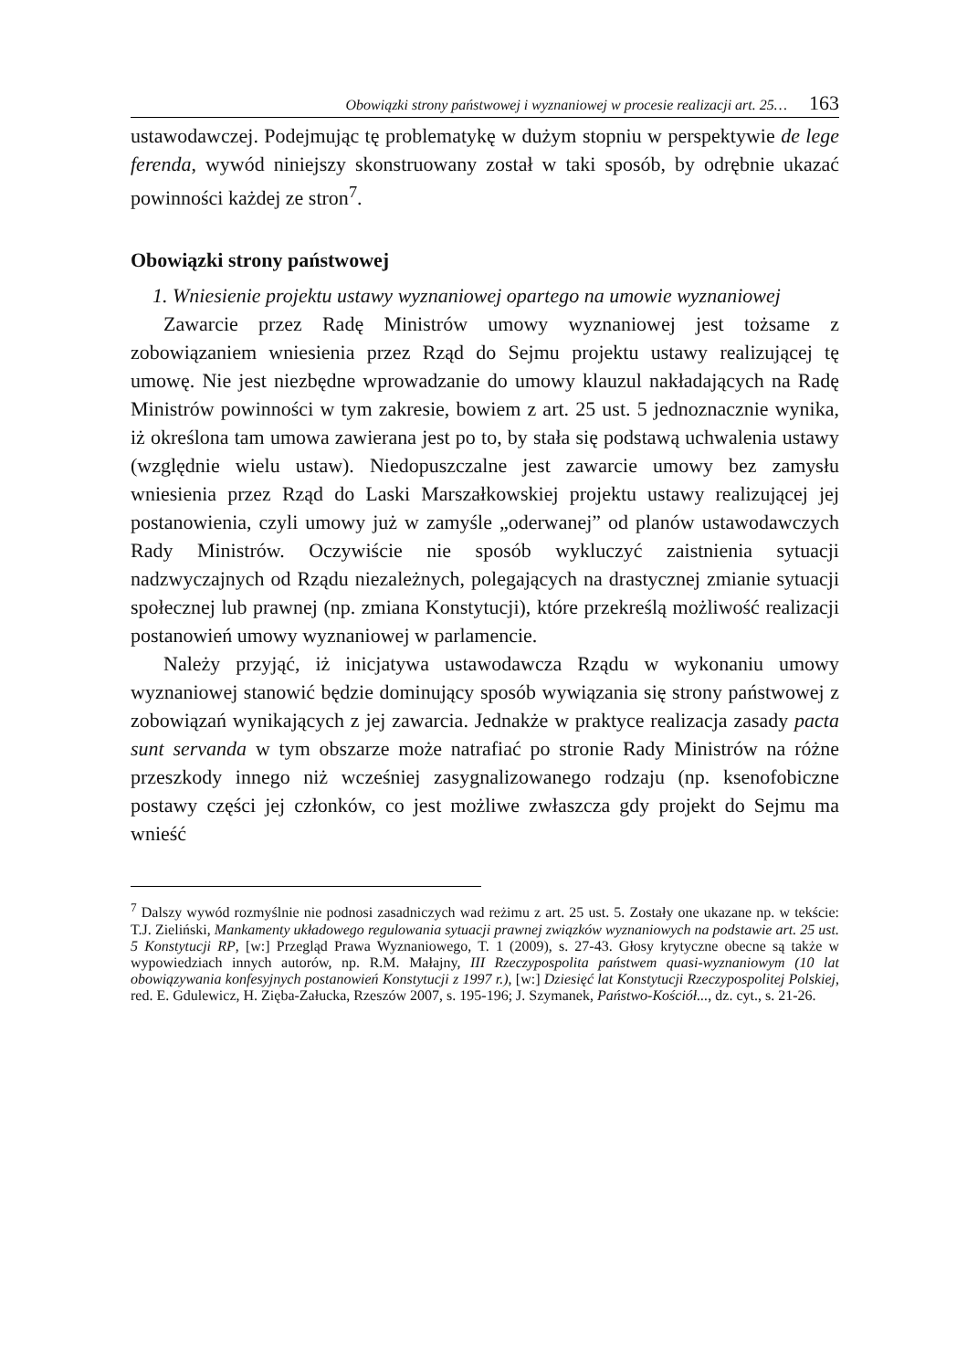Obowiązki strony państwowej i wyznaniowej w procesie realizacji art. 25… 163
ustawodawczej. Podejmując tę problematykę w dużym stopniu w perspektywie de lege ferenda, wywód niniejszy skonstruowany został w taki sposób, by odrębnie ukazać powinności każdej ze stron<sup>7</sup>.
Obowiązki strony państwowej
1. Wniesienie projektu ustawy wyznaniowej opartego na umowie wyznaniowej
Zawarcie przez Radę Ministrów umowy wyznaniowej jest tożsame z zobowiązaniem wniesienia przez Rząd do Sejmu projektu ustawy realizującej tę umowę. Nie jest niezbędne wprowadzanie do umowy klauzul nakładających na Radę Ministrów powinności w tym zakresie, bowiem z art. 25 ust. 5 jednoznacznie wynika, iż określona tam umowa zawierana jest po to, by stała się podstawą uchwalenia ustawy (względnie wielu ustaw). Niedopuszczalne jest zawarcie umowy bez zamysłu wniesienia przez Rząd do Laski Marszałkowskiej projektu ustawy realizującej jej postanowienia, czyli umowy już w zamyśle „oderwanej” od planów ustawodawczych Rady Ministrów. Oczywiście nie sposób wykluczyć zaistnienia sytuacji nadzwyczajnych od Rządu niezależnych, polegających na drastycznej zmianie sytuacji społecznej lub prawnej (np. zmiana Konstytucji), które przekreślą możliwość realizacji postanowień umowy wyznaniowej w parlamencie.
Należy przyjąć, iż inicjatywa ustawodawcza Rządu w wykonaniu umowy wyznaniowej stanowić będzie dominujący sposób wywiązania się strony państwowej z zobowiązań wynikających z jej zawarcia. Jednakże w praktyce realizacja zasady pacta sunt servanda w tym obszarze może natrafiać po stronie Rady Ministrów na różne przeszkody innego niż wcześniej zasygnalizowanego rodzaju (np. ksenofobiczne postawy części jej członków, co jest możliwe zwłaszcza gdy projekt do Sejmu ma wnieść
<sup>7</sup> Dalszy wywód rozmyślnie nie podnosi zasadniczych wad reżimu z art. 25 ust. 5. Zostały one ukazane np. w tekście: T.J. Zieliński, Mankamenty układowego regulowania sytuacji prawnej związków wyznaniowych na podstawie art. 25 ust. 5 Konstytucji RP, [w:] Przegląd Prawa Wyznaniowego, T. 1 (2009), s. 27-43. Głosy krytyczne obecne są także w wypowiedziach innych autorów, np. R.M. Małajny, III Rzeczypospolita państwem quasi-wyznaniowym (10 lat obowiązywania konfesyjnych postanowień Konstytucji z 1997 r.), [w:] Dziesięć lat Konstytucji Rzeczypospolitej Polskiej, red. E. Gdulewicz, H. Zięba-Załucka, Rzeszów 2007, s. 195-196; J. Szymanek, Państwo-Kościół..., dz. cyt., s. 21-26.